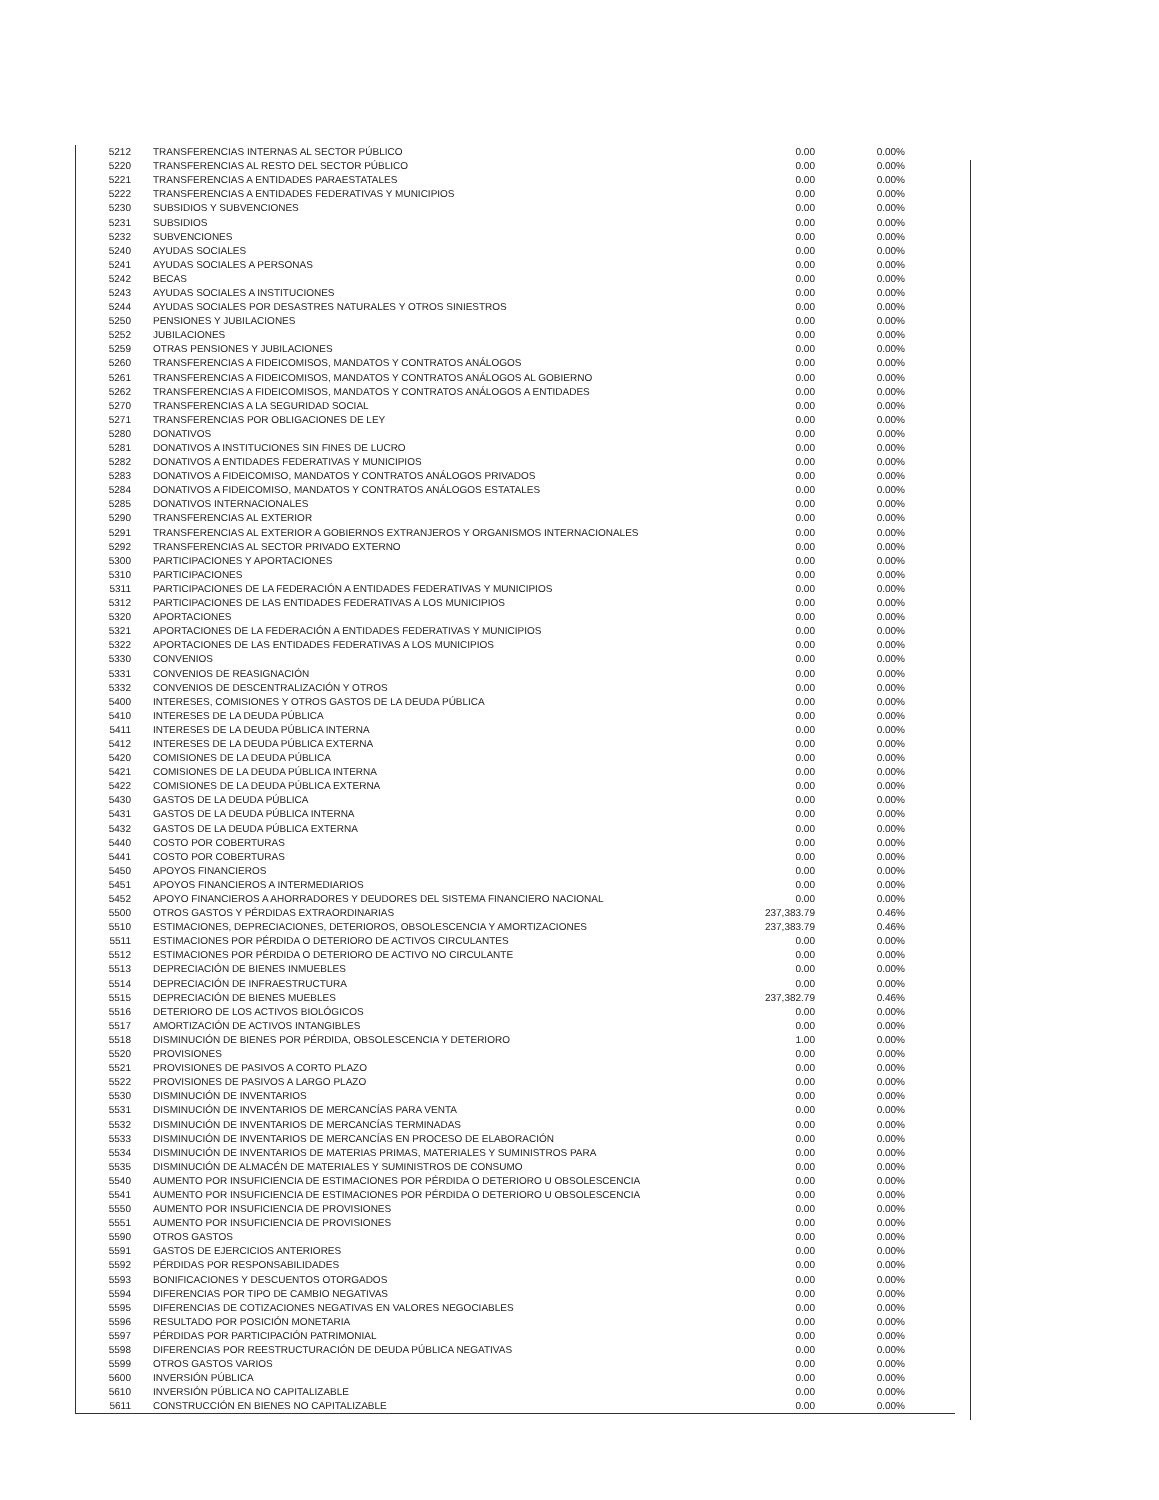| 5212 | TRANSFERENCIAS INTERNAS AL SECTOR PÚBLICO | 0.00 | 0.00% |
| 5220 | TRANSFERENCIAS AL RESTO DEL SECTOR PÚBLICO | 0.00 | 0.00% |
| 5221 | TRANSFERENCIAS A ENTIDADES PARAESTATALES | 0.00 | 0.00% |
| 5222 | TRANSFERENCIAS A ENTIDADES FEDERATIVAS Y MUNICIPIOS | 0.00 | 0.00% |
| 5230 | SUBSIDIOS Y SUBVENCIONES | 0.00 | 0.00% |
| 5231 | SUBSIDIOS | 0.00 | 0.00% |
| 5232 | SUBVENCIONES | 0.00 | 0.00% |
| 5240 | AYUDAS SOCIALES | 0.00 | 0.00% |
| 5241 | AYUDAS SOCIALES A PERSONAS | 0.00 | 0.00% |
| 5242 | BECAS | 0.00 | 0.00% |
| 5243 | AYUDAS SOCIALES A INSTITUCIONES | 0.00 | 0.00% |
| 5244 | AYUDAS SOCIALES POR DESASTRES NATURALES Y OTROS SINIESTROS | 0.00 | 0.00% |
| 5250 | PENSIONES Y JUBILACIONES | 0.00 | 0.00% |
| 5252 | JUBILACIONES | 0.00 | 0.00% |
| 5259 | OTRAS PENSIONES Y JUBILACIONES | 0.00 | 0.00% |
| 5260 | TRANSFERENCIAS A FIDEICOMISOS, MANDATOS Y CONTRATOS ANÁLOGOS | 0.00 | 0.00% |
| 5261 | TRANSFERENCIAS A FIDEICOMISOS, MANDATOS Y CONTRATOS ANÁLOGOS AL GOBIERNO | 0.00 | 0.00% |
| 5262 | TRANSFERENCIAS A FIDEICOMISOS, MANDATOS Y CONTRATOS ANÁLOGOS A ENTIDADES | 0.00 | 0.00% |
| 5270 | TRANSFERENCIAS A LA SEGURIDAD SOCIAL | 0.00 | 0.00% |
| 5271 | TRANSFERENCIAS POR OBLIGACIONES DE LEY | 0.00 | 0.00% |
| 5280 | DONATIVOS | 0.00 | 0.00% |
| 5281 | DONATIVOS A INSTITUCIONES SIN FINES DE LUCRO | 0.00 | 0.00% |
| 5282 | DONATIVOS A ENTIDADES FEDERATIVAS Y MUNICIPIOS | 0.00 | 0.00% |
| 5283 | DONATIVOS A FIDEICOMISO, MANDATOS Y CONTRATOS ANÁLOGOS PRIVADOS | 0.00 | 0.00% |
| 5284 | DONATIVOS A FIDEICOMISO, MANDATOS Y CONTRATOS ANÁLOGOS ESTATALES | 0.00 | 0.00% |
| 5285 | DONATIVOS INTERNACIONALES | 0.00 | 0.00% |
| 5290 | TRANSFERENCIAS AL EXTERIOR | 0.00 | 0.00% |
| 5291 | TRANSFERENCIAS AL EXTERIOR A GOBIERNOS EXTRANJEROS Y ORGANISMOS INTERNACIONALES | 0.00 | 0.00% |
| 5292 | TRANSFERENCIAS AL SECTOR PRIVADO EXTERNO | 0.00 | 0.00% |
| 5300 | PARTICIPACIONES Y APORTACIONES | 0.00 | 0.00% |
| 5310 | PARTICIPACIONES | 0.00 | 0.00% |
| 5311 | PARTICIPACIONES DE LA FEDERACIÓN A ENTIDADES FEDERATIVAS Y MUNICIPIOS | 0.00 | 0.00% |
| 5312 | PARTICIPACIONES DE LAS ENTIDADES FEDERATIVAS A LOS MUNICIPIOS | 0.00 | 0.00% |
| 5320 | APORTACIONES | 0.00 | 0.00% |
| 5321 | APORTACIONES DE LA FEDERACIÓN A ENTIDADES FEDERATIVAS Y MUNICIPIOS | 0.00 | 0.00% |
| 5322 | APORTACIONES DE LAS ENTIDADES FEDERATIVAS A LOS MUNICIPIOS | 0.00 | 0.00% |
| 5330 | CONVENIOS | 0.00 | 0.00% |
| 5331 | CONVENIOS DE REASIGNACIÓN | 0.00 | 0.00% |
| 5332 | CONVENIOS DE DESCENTRALIZACIÓN Y OTROS | 0.00 | 0.00% |
| 5400 | INTERESES, COMISIONES Y OTROS GASTOS DE LA DEUDA PÚBLICA | 0.00 | 0.00% |
| 5410 | INTERESES DE LA DEUDA PÚBLICA | 0.00 | 0.00% |
| 5411 | INTERESES DE LA DEUDA PÚBLICA INTERNA | 0.00 | 0.00% |
| 5412 | INTERESES DE LA DEUDA PÚBLICA EXTERNA | 0.00 | 0.00% |
| 5420 | COMISIONES DE LA DEUDA PÚBLICA | 0.00 | 0.00% |
| 5421 | COMISIONES DE LA DEUDA PÚBLICA INTERNA | 0.00 | 0.00% |
| 5422 | COMISIONES DE LA DEUDA PÚBLICA EXTERNA | 0.00 | 0.00% |
| 5430 | GASTOS DE LA DEUDA PÚBLICA | 0.00 | 0.00% |
| 5431 | GASTOS DE LA DEUDA PÚBLICA INTERNA | 0.00 | 0.00% |
| 5432 | GASTOS DE LA DEUDA PÚBLICA EXTERNA | 0.00 | 0.00% |
| 5440 | COSTO POR COBERTURAS | 0.00 | 0.00% |
| 5441 | COSTO POR COBERTURAS | 0.00 | 0.00% |
| 5450 | APOYOS FINANCIEROS | 0.00 | 0.00% |
| 5451 | APOYOS FINANCIEROS A INTERMEDIARIOS | 0.00 | 0.00% |
| 5452 | APOYO FINANCIEROS A AHORRADORES Y DEUDORES DEL SISTEMA FINANCIERO NACIONAL | 0.00 | 0.00% |
| 5500 | OTROS GASTOS Y PÉRDIDAS EXTRAORDINARIAS | 237,383.79 | 0.46% |
| 5510 | ESTIMACIONES, DEPRECIACIONES, DETERIOROS, OBSOLESCENCIA Y AMORTIZACIONES | 237,383.79 | 0.46% |
| 5511 | ESTIMACIONES POR PÉRDIDA O DETERIORO DE ACTIVOS CIRCULANTES | 0.00 | 0.00% |
| 5512 | ESTIMACIONES POR PÉRDIDA O DETERIORO DE ACTIVO NO CIRCULANTE | 0.00 | 0.00% |
| 5513 | DEPRECIACIÓN DE BIENES INMUEBLES | 0.00 | 0.00% |
| 5514 | DEPRECIACIÓN DE INFRAESTRUCTURA | 0.00 | 0.00% |
| 5515 | DEPRECIACIÓN DE BIENES MUEBLES | 237,382.79 | 0.46% |
| 5516 | DETERIORO DE LOS ACTIVOS BIOLÓGICOS | 0.00 | 0.00% |
| 5517 | AMORTIZACIÓN DE ACTIVOS INTANGIBLES | 0.00 | 0.00% |
| 5518 | DISMINUCIÓN DE BIENES POR PÉRDIDA, OBSOLESCENCIA Y DETERIORO | 1.00 | 0.00% |
| 5520 | PROVISIONES | 0.00 | 0.00% |
| 5521 | PROVISIONES DE PASIVOS A CORTO PLAZO | 0.00 | 0.00% |
| 5522 | PROVISIONES DE PASIVOS A LARGO PLAZO | 0.00 | 0.00% |
| 5530 | DISMINUCIÓN DE INVENTARIOS | 0.00 | 0.00% |
| 5531 | DISMINUCIÓN DE INVENTARIOS DE MERCANCÍAS PARA VENTA | 0.00 | 0.00% |
| 5532 | DISMINUCIÓN DE INVENTARIOS DE MERCANCÍAS TERMINADAS | 0.00 | 0.00% |
| 5533 | DISMINUCIÓN DE INVENTARIOS DE MERCANCÍAS EN PROCESO DE ELABORACIÓN | 0.00 | 0.00% |
| 5534 | DISMINUCIÓN DE INVENTARIOS DE MATERIAS PRIMAS, MATERIALES Y SUMINISTROS PARA | 0.00 | 0.00% |
| 5535 | DISMINUCIÓN DE ALMACÉN DE MATERIALES Y SUMINISTROS DE CONSUMO | 0.00 | 0.00% |
| 5540 | AUMENTO POR INSUFICIENCIA DE ESTIMACIONES POR PÉRDIDA O DETERIORO U OBSOLESCENCIA | 0.00 | 0.00% |
| 5541 | AUMENTO POR INSUFICIENCIA DE ESTIMACIONES POR PÉRDIDA O DETERIORO U OBSOLESCENCIA | 0.00 | 0.00% |
| 5550 | AUMENTO POR INSUFICIENCIA DE PROVISIONES | 0.00 | 0.00% |
| 5551 | AUMENTO POR INSUFICIENCIA DE PROVISIONES | 0.00 | 0.00% |
| 5590 | OTROS GASTOS | 0.00 | 0.00% |
| 5591 | GASTOS DE EJERCICIOS ANTERIORES | 0.00 | 0.00% |
| 5592 | PÉRDIDAS POR RESPONSABILIDADES | 0.00 | 0.00% |
| 5593 | BONIFICACIONES Y DESCUENTOS OTORGADOS | 0.00 | 0.00% |
| 5594 | DIFERENCIAS POR TIPO DE CAMBIO NEGATIVAS | 0.00 | 0.00% |
| 5595 | DIFERENCIAS DE COTIZACIONES NEGATIVAS EN VALORES NEGOCIABLES | 0.00 | 0.00% |
| 5596 | RESULTADO POR POSICIÓN MONETARIA | 0.00 | 0.00% |
| 5597 | PÉRDIDAS POR PARTICIPACIÓN PATRIMONIAL | 0.00 | 0.00% |
| 5598 | DIFERENCIAS POR REESTRUCTURACIÓN DE DEUDA PÚBLICA NEGATIVAS | 0.00 | 0.00% |
| 5599 | OTROS GASTOS VARIOS | 0.00 | 0.00% |
| 5600 | INVERSIÓN PÚBLICA | 0.00 | 0.00% |
| 5610 | INVERSIÓN PÚBLICA NO CAPITALIZABLE | 0.00 | 0.00% |
| 5611 | CONSTRUCCIÓN EN BIENES NO CAPITALIZABLE | 0.00 | 0.00% |